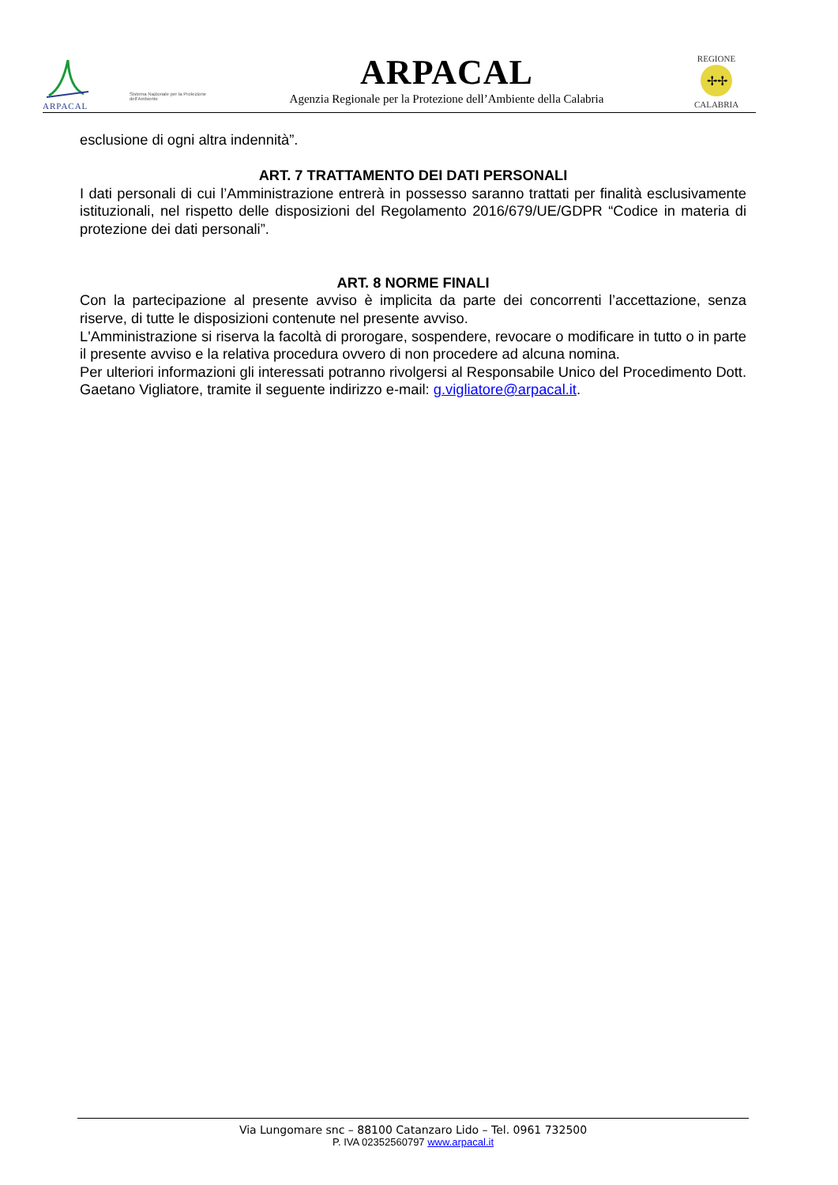ARPACAL
Sistema Nazionale per la Protezione dell'Ambiente
ARPACAL
Agenzia Regionale per la Protezione dell’Ambiente della Calabria
REGIONE
✢✢
CALABRIA
esclusione di ogni altra indennità”.
ART. 7 TRATTAMENTO DEI DATI PERSONALI
I dati personali di cui l’Amministrazione entrerà in possesso saranno trattati per finalità esclusivamente istituzionali, nel rispetto delle disposizioni del Regolamento 2016/679/UE/GDPR “Codice in materia di protezione dei dati personali”.
ART. 8 NORME FINALI
Con la partecipazione al presente avviso è implicita da parte dei concorrenti l’accettazione, senza riserve, di tutte le disposizioni contenute nel presente avviso.
L'Amministrazione si riserva la facoltà di prorogare, sospendere, revocare o modificare in tutto o in parte il presente avviso e la relativa procedura ovvero di non procedere ad alcuna nomina.
Per ulteriori informazioni gli interessati potranno rivolgersi al Responsabile Unico del Procedimento Dott. Gaetano Vigliatore, tramite il seguente indirizzo e-mail: g.vigliatore@arpacal.it.
Via Lungomare snc – 88100 Catanzaro Lido – Tel. 0961 732500
P. IVA 02352560797 www.arpacal.it